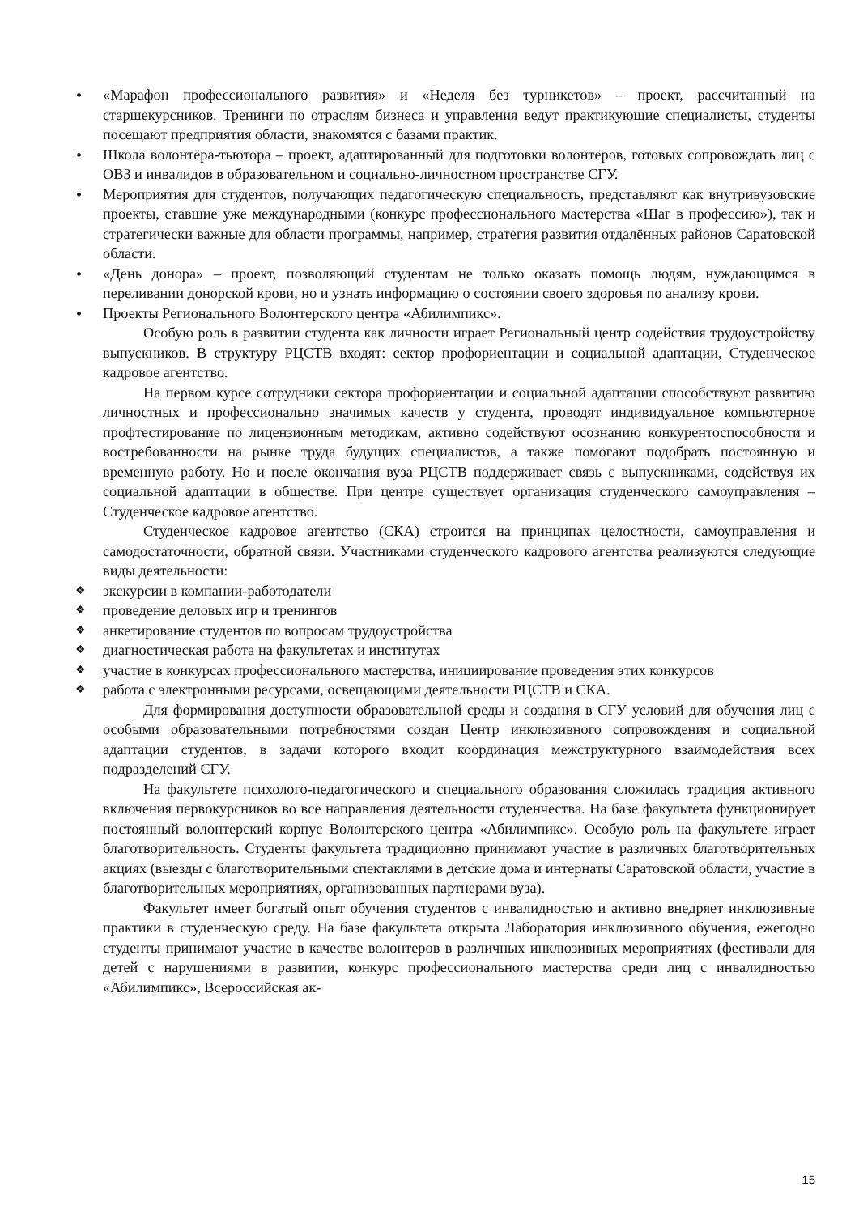«Марафон профессионального развития» и «Неделя без турникетов» – проект, рассчитанный на старшекурсников. Тренинги по отраслям бизнеса и управления ведут практикующие специалисты, студенты посещают предприятия области, знакомятся с базами практик.
Школа волонтёра-тьютора – проект, адаптированный для подготовки волонтёров, готовых сопровождать лиц с ОВЗ и инвалидов в образовательном и социально-личностном пространстве СГУ.
Мероприятия для студентов, получающих педагогическую специальность, представляют как внутривузовские проекты, ставшие уже международными (конкурс профессионального мастерства «Шаг в профессию»), так и стратегически важные для области программы, например, стратегия развития отдалённых районов Саратовской области.
«День донора» – проект, позволяющий студентам не только оказать помощь людям, нуждающимся в переливании донорской крови, но и узнать информацию о состоянии своего здоровья по анализу крови.
Проекты Регионального Волонтерского центра «Абилимпикс».
Особую роль в развитии студента как личности играет Региональный центр содействия трудоустройству выпускников. В структуру РЦСТВ входят: сектор профориентации и социальной адаптации, Студенческое кадровое агентство.
На первом курсе сотрудники сектора профориентации и социальной адаптации способствуют развитию личностных и профессионально значимых качеств у студента, проводят индивидуальное компьютерное профтестирование по лицензионным методикам, активно содействуют осознанию конкурентоспособности и востребованности на рынке труда будущих специалистов, а также помогают подобрать постоянную и временную работу. Но и после окончания вуза РЦСТВ поддерживает связь с выпускниками, содействуя их социальной адаптации в обществе. При центре существует организация студенческого самоуправления – Студенческое кадровое агентство.
Студенческое кадровое агентство (СКА) строится на принципах целостности, самоуправления и самодостаточности, обратной связи. Участниками студенческого кадрового агентства реализуются следующие виды деятельности:
экскурсии в компании-работодатели
проведение деловых игр и тренингов
анкетирование студентов по вопросам трудоустройства
диагностическая работа на факультетах и институтах
участие в конкурсах профессионального мастерства, инициирование проведения этих конкурсов
работа с электронными ресурсами, освещающими деятельности РЦСТВ и СКА.
Для формирования доступности образовательной среды и создания в СГУ условий для обучения лиц с особыми образовательными потребностями создан Центр инклюзивного сопровождения и социальной адаптации студентов, в задачи которого входит координация межструктурного взаимодействия всех подразделений СГУ.
На факультете психолого-педагогического и специального образования сложилась традиция активного включения первокурсников во все направления деятельности студенчества. На базе факультета функционирует постоянный волонтерский корпус Волонтерского центра «Абилимпикс». Особую роль на факультете играет благотворительность. Студенты факультета традиционно принимают участие в различных благотворительных акциях (выезды с благотворительными спектаклями в детские дома и интернаты Саратовской области, участие в благотворительных мероприятиях, организованных партнерами вуза).
Факультет имеет богатый опыт обучения студентов с инвалидностью и активно внедряет инклюзивные практики в студенческую среду. На базе факультета открыта Лаборатория инклюзивного обучения, ежегодно студенты принимают участие в качестве волонтеров в различных инклюзивных мероприятиях (фестивали для детей с нарушениями в развитии, конкурс профессионального мастерства среди лиц с инвалидностью «Абилимпикс», Всероссийская ак-
15